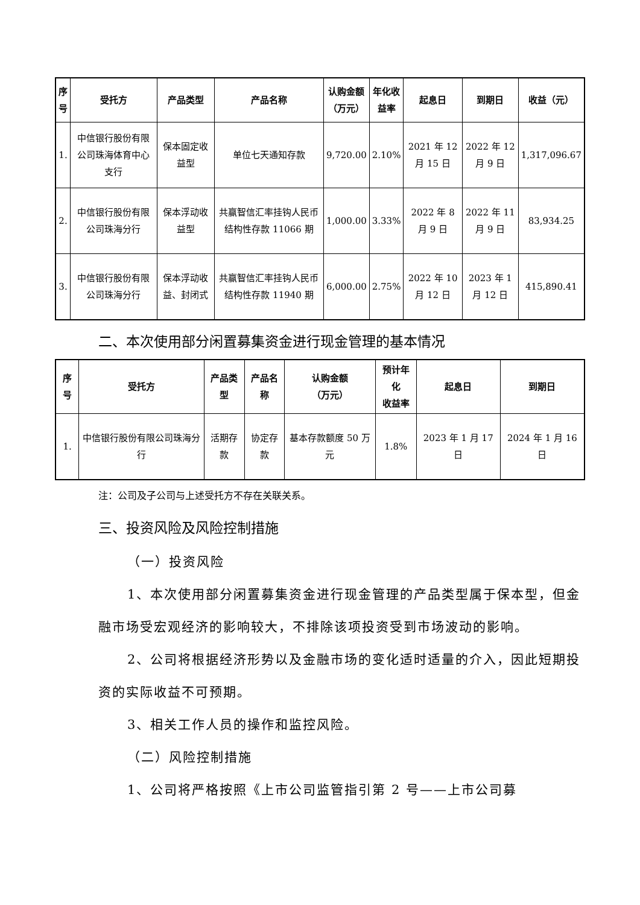| 序 号 | 受托方 | 产品类型 | 产品名称 | 认购金额 （万元） | 年化收 益率 | 起息日 | 到期日 | 收益（元） |
| --- | --- | --- | --- | --- | --- | --- | --- | --- |
| 1. | 中信银行股份有限公司珠海体育中心支行 | 保本固定收益型 | 单位七天通知存款 | 9,720.00 | 2.10% | 2021 年 12 月 15 日 | 2022 年 12 月 9 日 | 1,317,096.67 |
| 2. | 中信银行股份有限公司珠海分行 | 保本浮动收益型 | 共赢智信汇率挂钩人民币结构性存款 11066 期 | 1,000.00 | 3.33% | 2022 年 8 月 9 日 | 2022 年 11 月 9 日 | 83,934.25 |
| 3. | 中信银行股份有限公司珠海分行 | 保本浮动收益、封闭式 | 共赢智信汇率挂钩人民币结构性存款 11940 期 | 6,000.00 | 2.75% | 2022 年 10 月 12 日 | 2023 年 1 月 12 日 | 415,890.41 |
二、本次使用部分闲置募集资金进行现金管理的基本情况
| 序号 | 受托方 | 产品类型 | 产品名称 | 认购金额 （万元） | 预计年化 收益率 | 起息日 | 到期日 |
| --- | --- | --- | --- | --- | --- | --- | --- |
| 1. | 中信银行股份有限公司珠海分行 | 活期存款 | 协定存款 | 基本存款额度 50 万元 | 1.8% | 2023 年 1 月 17 日 | 2024 年 1 月 16 日 |
注：公司及子公司与上述受托方不存在关联关系。
三、投资风险及风险控制措施
（一）投资风险
1、本次使用部分闲置募集资金进行现金管理的产品类型属于保本型，但金融市场受宏观经济的影响较大，不排除该项投资受到市场波动的影响。
2、公司将根据经济形势以及金融市场的变化适时适量的介入，因此短期投资的实际收益不可预期。
3、相关工作人员的操作和监控风险。
（二）风险控制措施
1、公司将严格按照《上市公司监管指引第 2 号——上市公司募